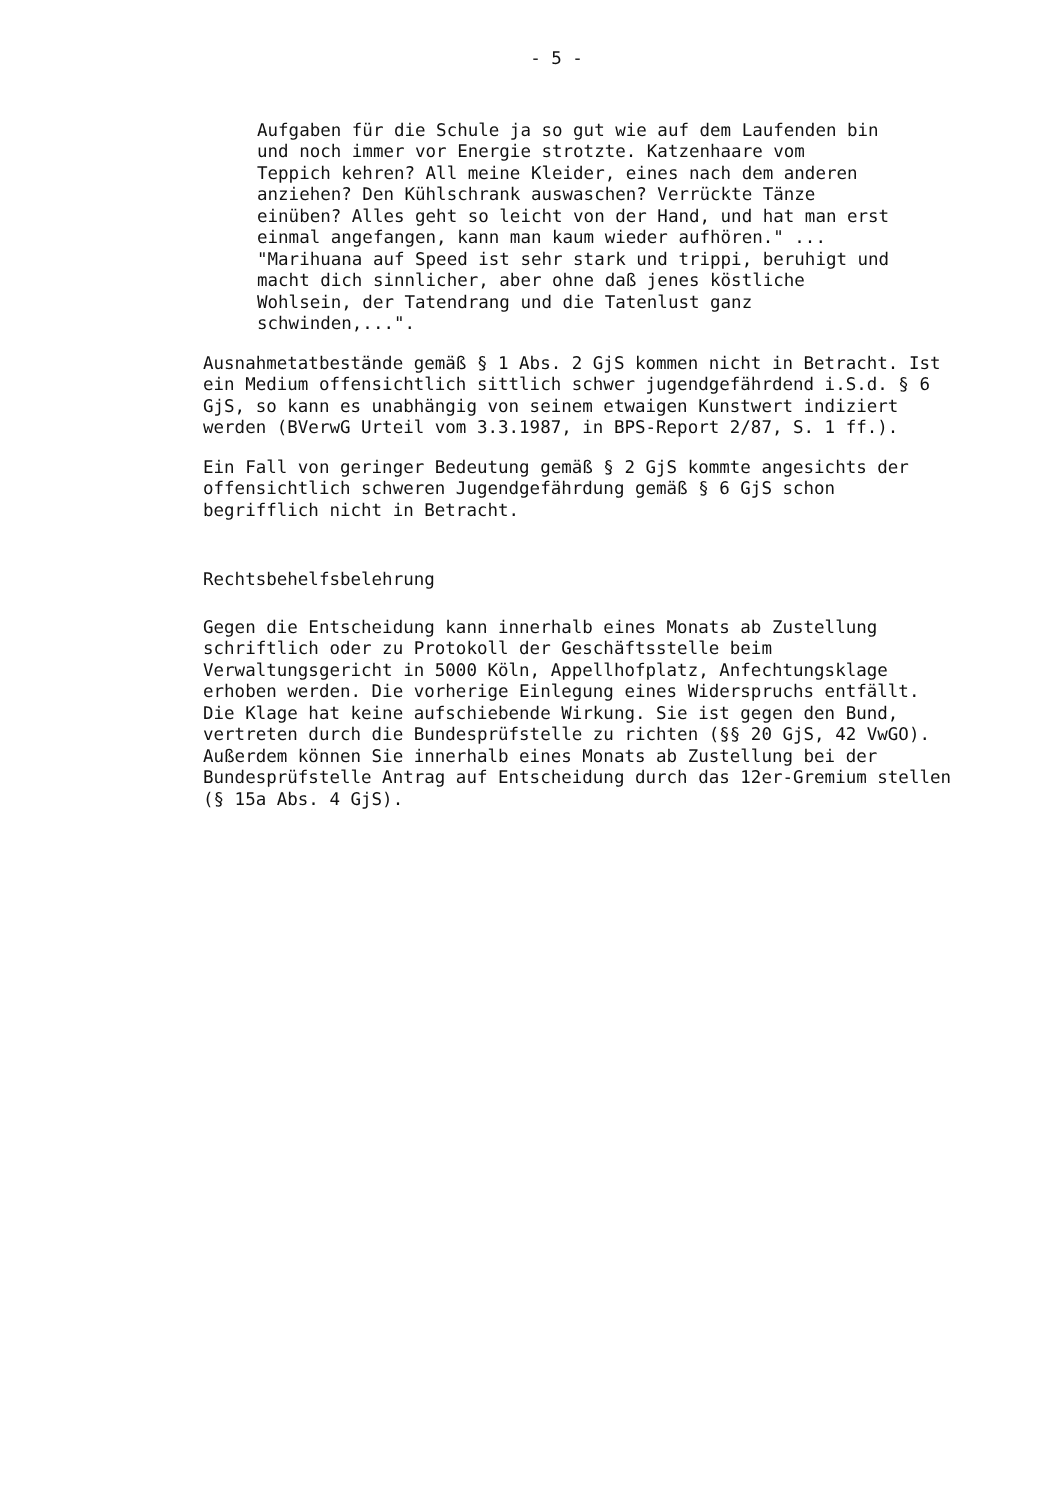- 5 -
Aufgaben für die Schule ja so gut wie auf dem Laufenden bin
und noch immer vor Energie strotzte. Katzenhaare vom
Teppich kehren? All meine Kleider, eines nach dem anderen
anziehen? Den Kühlschrank auswaschen? Verrückte Tänze
einüben? Alles geht so leicht von der Hand, und hat man erst
einmal angefangen, kann man kaum wieder aufhören." ...
"Marihuana auf Speed ist sehr stark und trippi, beruhigt und
macht dich sinnlicher, aber ohne daß jenes köstliche
Wohlsein, der Tatendrang und die Tatenlust ganz
schwinden,...".
Ausnahmetatbestände gemäß § 1 Abs. 2 GjS kommen nicht in Betracht. Ist
ein Medium offensichtlich sittlich schwer jugendgefährdend i.S.d. § 6
GjS, so kann es unabhängig von seinem etwaigen Kunstwert indiziert
werden (BVerwG Urteil vom 3.3.1987, in BPS-Report 2/87, S. 1 ff.).
Ein Fall von geringer Bedeutung gemäß § 2 GjS kommte angesichts der
offensichtlich schweren Jugendgefährdung gemäß § 6 GjS schon
begrifflich nicht in Betracht.
Rechtsbehelfsbelehrung
Gegen die Entscheidung kann innerhalb eines Monats ab Zustellung
schriftlich oder zu Protokoll der Geschäftsstelle beim
Verwaltungsgericht in 5000 Köln, Appellhofplatz, Anfechtungsklage
erhoben werden. Die vorherige Einlegung eines Widerspruchs entfällt.
Die Klage hat keine aufschiebende Wirkung. Sie ist gegen den Bund,
vertreten durch die Bundesprüfstelle zu richten (§§ 20 GjS, 42 VwGO).
Außerdem können Sie innerhalb eines Monats ab Zustellung bei der
Bundesprüfstelle Antrag auf Entscheidung durch das 12er-Gremium stellen
(§ 15a Abs. 4 GjS).